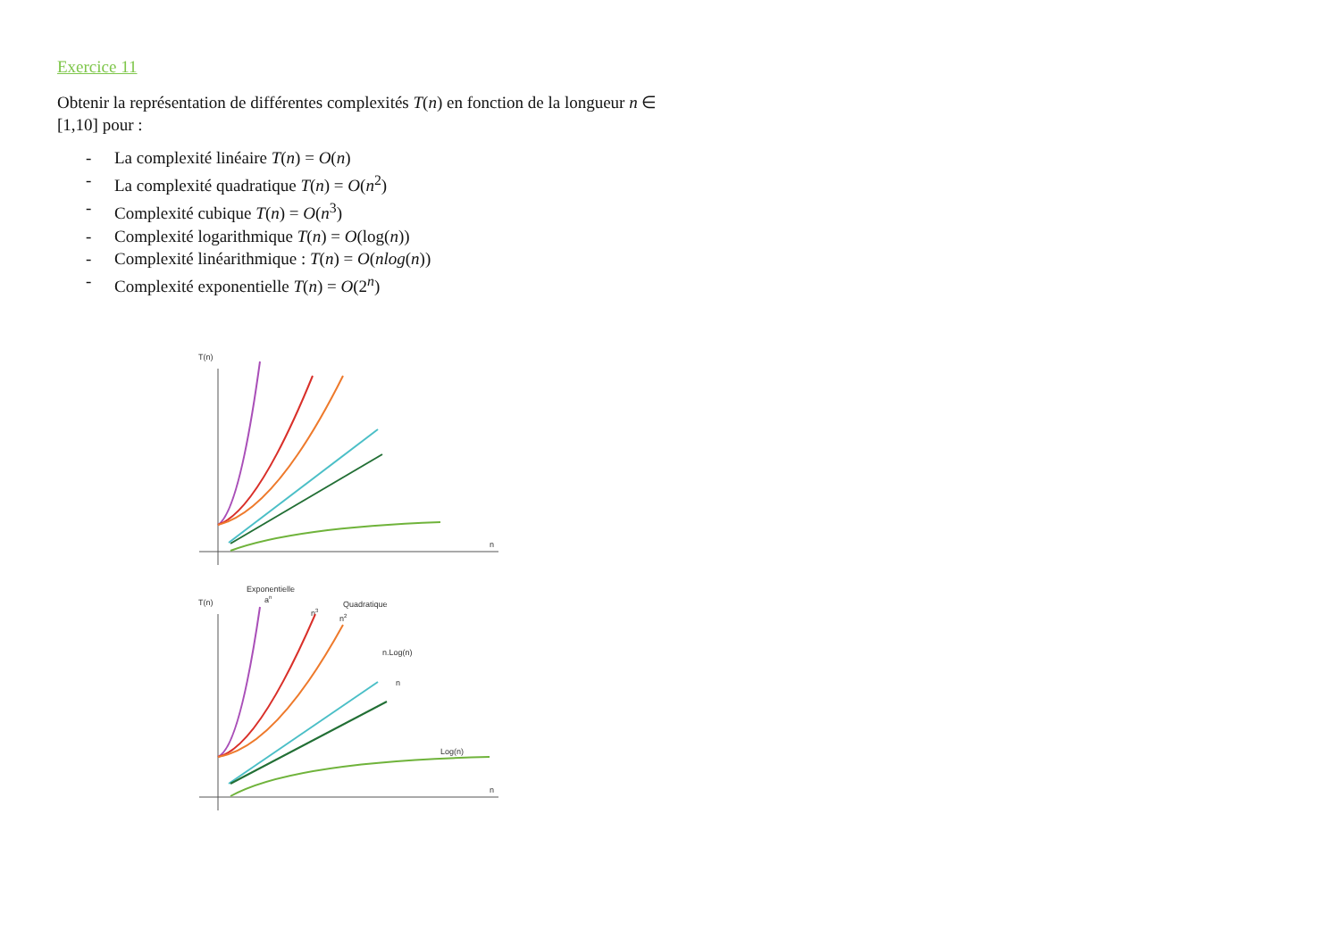Exercice 11
Obtenir la représentation de différentes complexités T(n) en fonction de la longueur n ∈ [1,10] pour :
- La complexité linéaire T(n) = O(n)
- La complexité quadratique T(n) = O(n<sup>2</sup>)
- Complexité cubique T(n) = O(n<sup>3</sup>)
- Complexité logarithmique T(n) = O(log(n))
- Complexité linéarithmique : T(n) = O(nlog(n))
- Complexité exponentielle T(n) = O(2<sup>n</sup>)
T(n)
n
Exponentielle
an
n3
Quadratique
n2
n.Log(n)
n
Log(n)
T(n)
n